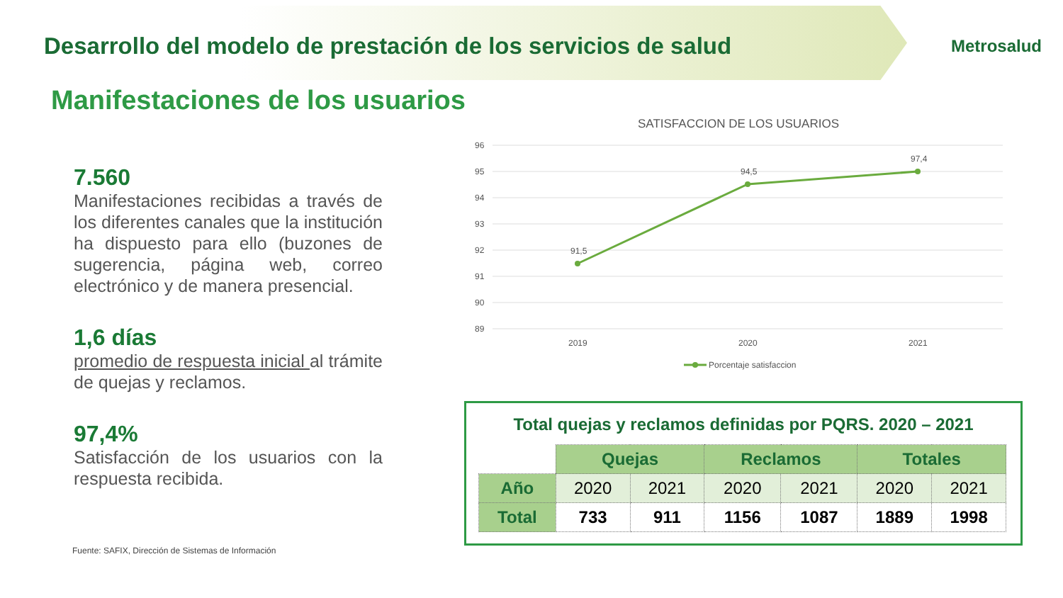Desarrollo del modelo de prestación de los servicios de salud
Metrosalud
Manifestaciones de los usuarios
7.560
Manifestaciones recibidas a través de los diferentes canales que la institución ha dispuesto para ello (buzones de sugerencia, página web, correo electrónico y de manera presencial.
1,6 días
promedio de respuesta inicial al trámite de quejas y reclamos.
97,4%
Satisfacción de los usuarios con la respuesta recibida.
Fuente: SAFIX, Dirección de Sistemas de Información
SATISFACCION DE LOS USUARIOS
96
95
94
93
92
91
90
89
91,5
94,5
97,4
2019
2020
2021
Porcentaje satisfaccion
Total quejas y reclamos definidas por PQRS. 2020 – 2021
| | Quejas | | Reclamos | | Totales | |
| Año | 2020 | 2021 | 2020 | 2021 | 2020 | 2021 |
| Total | 733 | 911 | 1156 | 1087 | 1889 | 1998 |